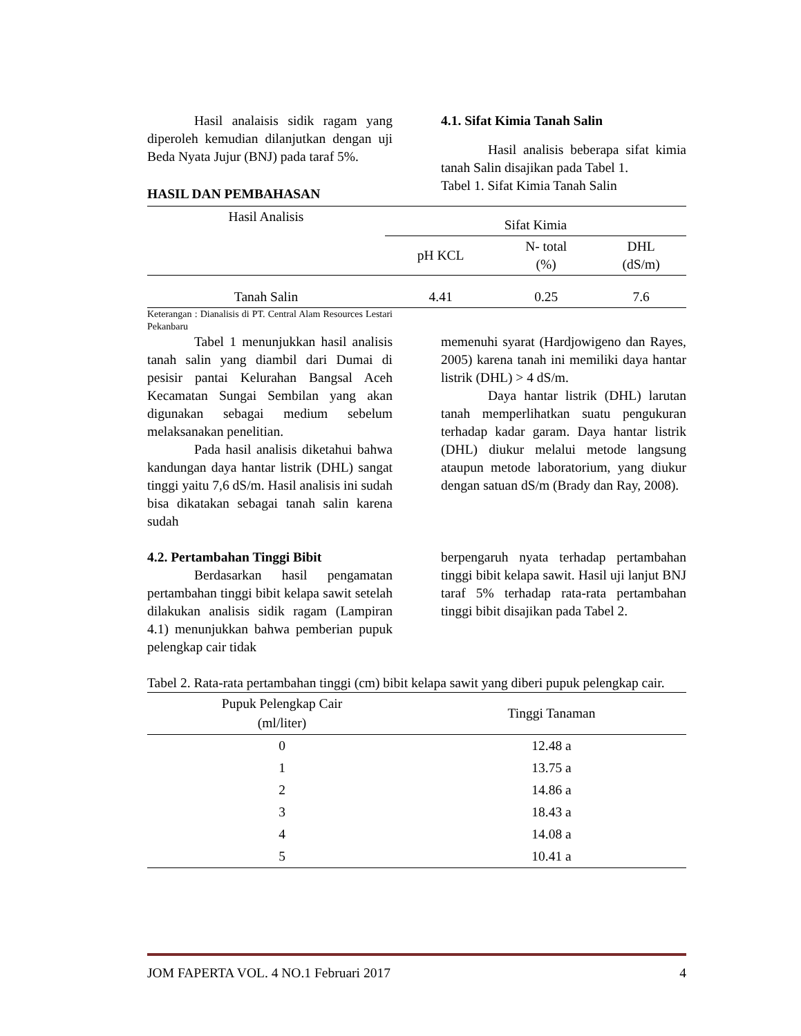Hasil analaisis sidik ragam yang diperoleh kemudian dilanjutkan dengan uji Beda Nyata Jujur (BNJ) pada taraf 5%.
HASIL DAN PEMBAHASAN
4.1. Sifat Kimia Tanah Salin
Hasil analisis beberapa sifat kimia tanah Salin disajikan pada Tabel 1.
Tabel 1. Sifat Kimia Tanah Salin
| Hasil Analisis | Sifat Kimia | | |
| --- | --- | --- | --- |
| | pH KCL | N- total (%) | DHL (dS/m) |
| Tanah Salin | 4.41 | 0.25 | 7.6 |
Keterangan : Dianalisis di PT. Central Alam Resources Lestari Pekanbaru
Tabel 1 menunjukkan hasil analisis tanah salin yang diambil dari Dumai di pesisir pantai Kelurahan Bangsal Aceh Kecamatan Sungai Sembilan yang akan digunakan sebagai medium sebelum melaksanakan penelitian.
Pada hasil analisis diketahui bahwa kandungan daya hantar listrik (DHL) sangat tinggi yaitu 7,6 dS/m. Hasil analisis ini sudah bisa dikatakan sebagai tanah salin karena sudah
memenuhi syarat (Hardjowigeno dan Rayes, 2005) karena tanah ini memiliki daya hantar listrik (DHL) > 4 dS/m.
Daya hantar listrik (DHL) larutan tanah memperlihatkan suatu pengukuran terhadap kadar garam. Daya hantar listrik (DHL) diukur melalui metode langsung ataupun metode laboratorium, yang diukur dengan satuan dS/m (Brady dan Ray, 2008).
4.2. Pertambahan Tinggi Bibit
Berdasarkan hasil pengamatan pertambahan tinggi bibit kelapa sawit setelah dilakukan analisis sidik ragam (Lampiran 4.1) menunjukkan bahwa pemberian pupuk pelengkap cair tidak
berpengaruh nyata terhadap pertambahan tinggi bibit kelapa sawit. Hasil uji lanjut BNJ taraf 5% terhadap rata-rata pertambahan tinggi bibit disajikan pada Tabel 2.
Tabel 2. Rata-rata pertambahan tinggi (cm) bibit kelapa sawit yang diberi pupuk pelengkap cair.
| Pupuk Pelengkap Cair (ml/liter) | Tinggi Tanaman |
| --- | --- |
| 0 | 12.48 a |
| 1 | 13.75 a |
| 2 | 14.86 a |
| 3 | 18.43 a |
| 4 | 14.08 a |
| 5 | 10.41 a |
JOM FAPERTA VOL. 4 NO.1 Februari 2017 4